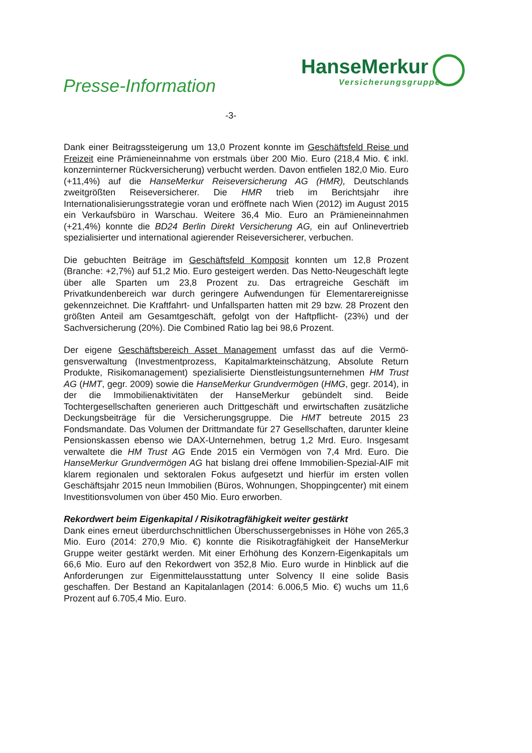Presse-Information
HanseMerkur
Versicherungsgruppe
-3-
Dank einer Beitragssteigerung um 13,0 Prozent konnte im Geschäftsfeld Reise und Freizeit eine Prämieneinnahme von erstmals über 200 Mio. Euro (218,4 Mio. € inkl. konzerninterner Rückversicherung) verbucht werden. Davon entfielen 182,0 Mio. Euro (+11,4%) auf die HanseMerkur Reise­versicherung AG (HMR), Deutschlands zweitgrößten Reiseversicherer. Die HMR trieb im Berichtsjahr ihre Internationalisierungsstrategie voran und eröffnete nach Wien (2012) im August 2015 ein Verkaufsbüro in Warschau. Weitere 36,4 Mio. Euro an Prämieneinnahmen (+21,4%) konnte die BD24 Berlin Direkt Versicherung AG, ein auf Onlinevertrieb spezialisierter und international agierender Reiseversicherer, verbuchen.
Die gebuchten Beiträge im Geschäftsfeld Komposit konnten um 12,8 Prozent (Branche: +2,7%) auf 51,2 Mio. Euro gesteigert werden. Das Netto-Neugeschäft legte über alle Sparten um 23,8 Prozent zu. Das ertragreiche Geschäft im Privatkundenbereich war durch geringere Aufwendungen für Elementarereignisse gekennzeichnet. Die Kraftfahrt- und Unfallsparten hatten mit 29 bzw. 28 Prozent den größten Anteil am Gesamtgeschäft, gefolgt von der Haftpflicht- (23%) und der Sachversicherung (20%). Die Combined Ratio lag bei 98,6 Prozent.
Der eigene Geschäftsbereich Asset Management umfasst das auf die Vermö­gensverwaltung (Investmentprozess, Kapitalmarkteinschätzung, Absolute Return Produkte, Risikomanagement) spezialisierte Dienstleistungsunter­nehmen HM Trust AG (HMT, gegr. 2009) sowie die HanseMerkur Grundver­mögen (HMG, gegr. 2014), in der die Immobilienaktivitäten der HanseMerkur gebündelt sind. Beide Tochtergesellschaften generieren auch Drittgeschäft und erwirtschaften zusätzliche Deckungsbeiträge für die Versicherungs­gruppe. Die HMT betreute 2015 23 Fondsmandate. Das Volumen der Dritt­mandate für 27 Gesellschaften, darunter kleine Pensionskassen ebenso wie DAX-Unternehmen, betrug 1,2 Mrd. Euro. Insgesamt verwaltete die HM Trust AG Ende 2015 ein Vermögen von 7,4 Mrd. Euro. Die HanseMerkur Grund­vermögen AG hat bislang drei offene Immobilien-Spezial-AIF mit klarem regionalen und sektoralen Fokus aufgesetzt und hierfür im ersten vollen Geschäftsjahr 2015 neun Immobilien (Büros, Wohnungen, Shoppingcenter) mit einem Investitionsvolumen von über 450 Mio. Euro erworben.
Rekordwert beim Eigenkapital / Risikotragfähigkeit weiter gestärkt
Dank eines erneut überdurchschnittlichen Überschussergebnisses in Höhe von 265,3 Mio. Euro (2014: 270,9 Mio. €) konnte die Risikotragfähigkeit der HanseMerkur Gruppe weiter gestärkt werden. Mit einer Erhöhung des Konzern-Eigenkapitals um 66,6 Mio. Euro auf den Rekordwert von 352,8 Mio. Euro wurde in Hinblick auf die Anforderungen zur Eigenmittelausstattung unter Solvency II eine solide Basis geschaffen. Der Bestand an Kapitalanlagen (2014: 6.006,5 Mio. €) wuchs um 11,6 Prozent auf 6.705,4 Mio. Euro.